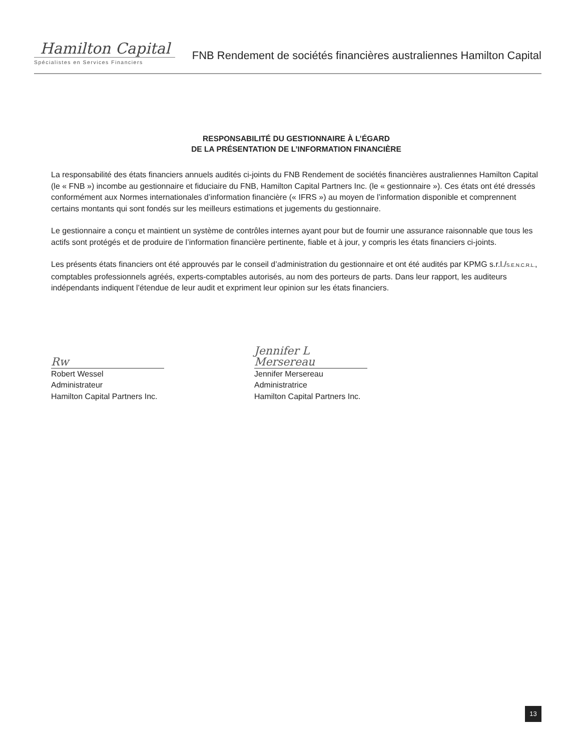Hamilton Capital
Spécialistes en Services Financiers
FNB Rendement de sociétés financières australiennes Hamilton Capital
RESPONSABILITÉ DU GESTIONNAIRE À L’ÉGARD
DE LA PRÉSENTATION DE L’INFORMATION FINANCIÈRE
La responsabilité des états financiers annuels audités ci-joints du FNB Rendement de sociétés financières australiennes Hamilton Capital (le « FNB ») incombe au gestionnaire et fiduciaire du FNB, Hamilton Capital Partners Inc. (le « gestionnaire »). Ces états ont été dressés conformément aux Normes internationales d’information financière (« IFRS ») au moyen de l’information disponible et comprennent certains montants qui sont fondés sur les meilleurs estimations et jugements du gestionnaire.
Le gestionnaire a conçu et maintient un système de contrôles internes ayant pour but de fournir une assurance raisonnable que tous les actifs sont protégés et de produire de l’information financière pertinente, fiable et à jour, y compris les états financiers ci-joints.
Les présents états financiers ont été approuvés par le conseil d’administration du gestionnaire et ont été audités par KPMG s.r.l./S.E.N.C.R.L., comptables professionnels agréés, experts-comptables autorisés, au nom des porteurs de parts. Dans leur rapport, les auditeurs indépendants indiquent l’étendue de leur audit et expriment leur opinion sur les états financiers.
Rw
Robert Wessel
Administrateur
Hamilton Capital Partners Inc.
Jennifer L Mersereau
Jennifer Mersereau
Administratrice
Hamilton Capital Partners Inc.
13